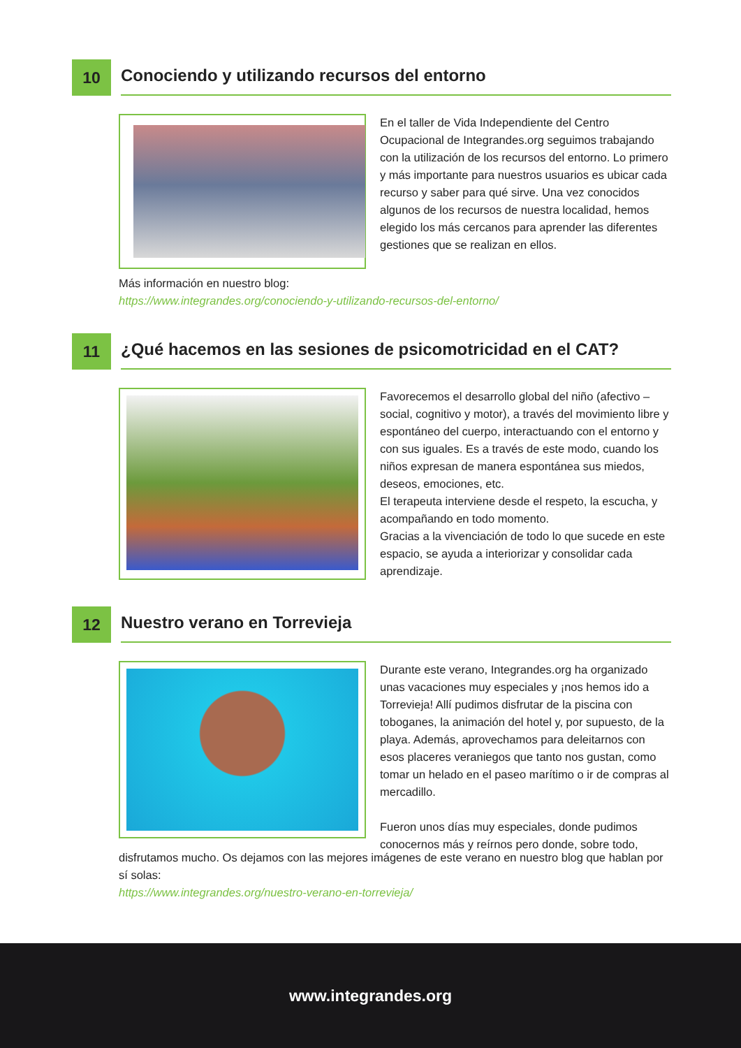10
Conociendo y utilizando recursos del entorno
En el taller de Vida Independiente del Centro Ocupacional de Integrandes.org seguimos trabajando con la utilización de los recursos del entorno. Lo primero y más importante para nuestros usuarios es ubicar cada recurso y saber para qué sirve. Una vez conocidos algunos de los recursos de nuestra localidad, hemos elegido los más cercanos para aprender las diferentes gestiones que se realizan en ellos.
Más información en nuestro blog:
https://www.integrandes.org/conociendo-y-utilizando-recursos-del-entorno/
11
¿Qué hacemos en las sesiones de psicomotricidad en el CAT?
Favorecemos el desarrollo global del niño (afectivo – social, cognitivo y motor), a través del movimiento libre y espontáneo del cuerpo, interactuando con el entorno y con sus iguales. Es a través de este modo, cuando los niños expresan de manera espontánea sus miedos, deseos, emociones, etc.
El terapeuta interviene desde el respeto, la escucha, y acompañando en todo momento.
Gracias a la vivenciación de todo lo que sucede en este espacio, se ayuda a interiorizar y consolidar cada aprendizaje.
12
Nuestro verano en Torrevieja
Durante este verano, Integrandes.org ha organizado unas vacaciones muy especiales y ¡nos hemos ido a Torrevieja! Allí pudimos disfrutar de la piscina con toboganes, la animación del hotel y, por supuesto, de la playa. Además, aprovechamos para deleitarnos con esos placeres veraniegos que tanto nos gustan, como tomar un helado en el paseo marítimo o ir de compras al mercadillo.
Fueron unos días muy especiales, donde pudimos conocernos más y reírnos pero donde, sobre todo,
disfrutamos mucho. Os dejamos con las mejores imágenes de este verano en nuestro blog que hablan por sí solas:
https://www.integrandes.org/nuestro-verano-en-torrevieja/
www.integrandes.org